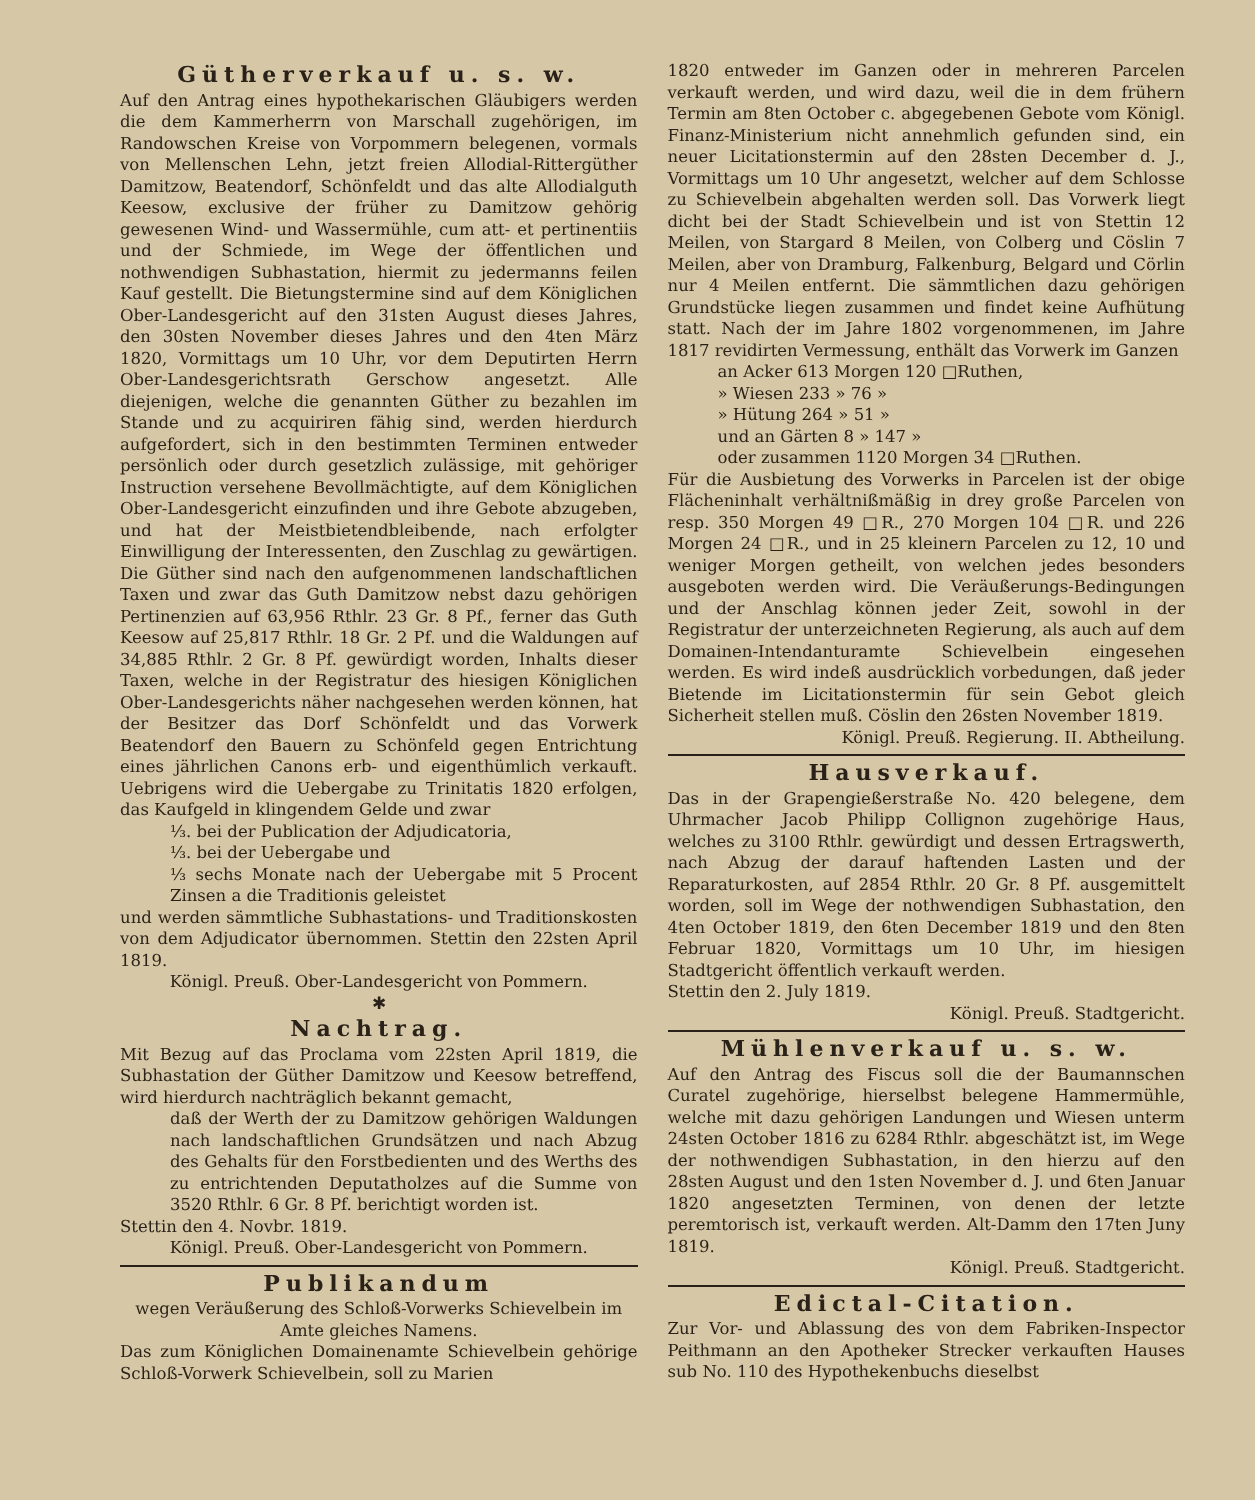Gütherverkauf u. s. w.
Auf den Antrag eines hypothekarischen Gläubigers werden die dem Kammerherrn von Marschall zugehörigen, im Randowschen Kreise von Vorpommern belegenen, vormals von Mellenschen Lehn, jetzt freien Allodial-Rittergüther Damitzow, Beatendorf, Schönfeldt und das alte Allodialguth Keesow, exclusive der früher zu Damitzow gehörig gewesenen Wind- und Wassermühle, cum att- et pertinentiis und der Schmiede, im Wege der öffentlichen und nothwendigen Subhastation, hiermit zu jedermanns feilen Kauf gestellt. Die Bietungstermine sind auf dem Königlichen Ober-Landesgericht auf den 31sten August dieses Jahres, den 30sten November dieses Jahres und den 4ten März 1820, Vormittags um 10 Uhr, vor dem Deputirten Herrn Ober-Landesgerichtsrath Gerschow angesetzt. Alle diejenigen, welche die genannten Güther zu bezahlen im Stande und zu acquiriren fähig sind, werden hierdurch aufgefordert, sich in den bestimmten Terminen entweder persönlich oder durch gesetzlich zulässige, mit gehöriger Instruction versehene Bevollmächtigte, auf dem Königlichen Ober-Landesgericht einzufinden und ihre Gebote abzugeben, und hat der Meistbietendbleibende, nach erfolgter Einwilligung der Interessenten, den Zuschlag zu gewärtigen. Die Güther sind nach den aufgenommenen landschaftlichen Taxen und zwar das Guth Damitzow nebst dazu gehörigen Pertinenzien auf 63,956 Rthlr. 23 Gr. 8 Pf., ferner das Guth Keesow auf 25,817 Rthlr. 18 Gr. 2 Pf. und die Waldungen auf 34,885 Rthlr. 2 Gr. 8 Pf. gewürdigt worden, Inhalts dieser Taxen, welche in der Registratur des hiesigen Königlichen Ober-Landesgerichts näher nachgesehen werden können, hat der Besitzer das Dorf Schönfeldt und das Vorwerk Beatendorf den Bauern zu Schönfeld gegen Entrichtung eines jährlichen Canons erb- und eigenthümlich verkauft. Uebrigens wird die Uebergabe zu Trinitatis 1820 erfolgen, das Kaufgeld in klingendem Gelde und zwar
⅓. bei der Publication der Adjudicatoria,
⅓. bei der Uebergabe und
⅓ sechs Monate nach der Uebergabe mit 5 Procent Zinsen a die Traditionis geleistet
und werden sämmtliche Subhastations- und Traditionskosten von dem Adjudicator übernommen. Stettin den 22sten April 1819.
Königl. Preuß. Ober-Landesgericht von Pommern.
✱
Nachtrag.
Mit Bezug auf das Proclama vom 22sten April 1819, die Subhastation der Güther Damitzow und Keesow betreffend, wird hierdurch nachträglich bekannt gemacht,
daß der Werth der zu Damitzow gehörigen Waldungen nach landschaftlichen Grundsätzen und nach Abzug des Gehalts für den Forstbedienten und des Werths des zu entrichtenden Deputatholzes auf die Summe von 3520 Rthlr. 6 Gr. 8 Pf. berichtigt worden ist.
Stettin den 4. Novbr. 1819.
Königl. Preuß. Ober-Landesgericht von Pommern.
Publikandum
wegen Veräußerung des Schloß-Vorwerks Schievelbein im Amte gleiches Namens.
Das zum Königlichen Domainenamte Schievelbein gehörige Schloß-Vorwerk Schievelbein, soll zu Marien
1820 entweder im Ganzen oder in mehreren Parcelen verkauft werden, und wird dazu, weil die in dem frühern Termin am 8ten October c. abgegebenen Gebote vom Königl. Finanz-Ministerium nicht annehmlich gefunden sind, ein neuer Licitationstermin auf den 28sten December d. J., Vormittags um 10 Uhr angesetzt, welcher auf dem Schlosse zu Schievelbein abgehalten werden soll. Das Vorwerk liegt dicht bei der Stadt Schievelbein und ist von Stettin 12 Meilen, von Stargard 8 Meilen, von Colberg und Cöslin 7 Meilen, aber von Dramburg, Falkenburg, Belgard und Cörlin nur 4 Meilen entfernt. Die sämmtlichen dazu gehörigen Grundstücke liegen zusammen und findet keine Aufhütung statt. Nach der im Jahre 1802 vorgenommenen, im Jahre 1817 revidirten Vermessung, enthält das Vorwerk im Ganzen
an Acker 613 Morgen 120 □Ruthen,
» Wiesen 233 » 76 »
» Hütung 264 » 51 »
und an Gärten 8 » 147 »
oder zusammen 1120 Morgen 34 □Ruthen.
Für die Ausbietung des Vorwerks in Parcelen ist der obige Flächeninhalt verhältnißmäßig in drey große Parcelen von resp. 350 Morgen 49 □R., 270 Morgen 104 □R. und 226 Morgen 24 □R., und in 25 kleinern Parcelen zu 12, 10 und weniger Morgen getheilt, von welchen jedes besonders ausgeboten werden wird. Die Veräußerungs-Bedingungen und der Anschlag können jeder Zeit, sowohl in der Registratur der unterzeichneten Regierung, als auch auf dem Domainen-Intendanturamte Schievelbein eingesehen werden. Es wird indeß ausdrücklich vorbedungen, daß jeder Bietende im Licitationstermin für sein Gebot gleich Sicherheit stellen muß. Cöslin den 26sten November 1819.
Königl. Preuß. Regierung. II. Abtheilung.
Hausverkauf.
Das in der Grapengießerstraße No. 420 belegene, dem Uhrmacher Jacob Philipp Collignon zugehörige Haus, welches zu 3100 Rthlr. gewürdigt und dessen Ertragswerth, nach Abzug der darauf haftenden Lasten und der Reparaturkosten, auf 2854 Rthlr. 20 Gr. 8 Pf. ausgemittelt worden, soll im Wege der nothwendigen Subhastation, den 4ten October 1819, den 6ten December 1819 und den 8ten Februar 1820, Vormittags um 10 Uhr, im hiesigen Stadtgericht öffentlich verkauft werden.
Stettin den 2. July 1819.
Königl. Preuß. Stadtgericht.
Mühlenverkauf u. s. w.
Auf den Antrag des Fiscus soll die der Baumannschen Curatel zugehörige, hierselbst belegene Hammermühle, welche mit dazu gehörigen Landungen und Wiesen unterm 24sten October 1816 zu 6284 Rthlr. abgeschätzt ist, im Wege der nothwendigen Subhastation, in den hierzu auf den 28sten August und den 1sten November d. J. und 6ten Januar 1820 angesetzten Terminen, von denen der letzte peremtorisch ist, verkauft werden. Alt-Damm den 17ten Juny 1819.
Königl. Preuß. Stadtgericht.
Edictal-Citation.
Zur Vor- und Ablassung des von dem Fabriken-Inspector Peithmann an den Apotheker Strecker verkauften Hauses sub No. 110 des Hypothekenbuchs dieselbst